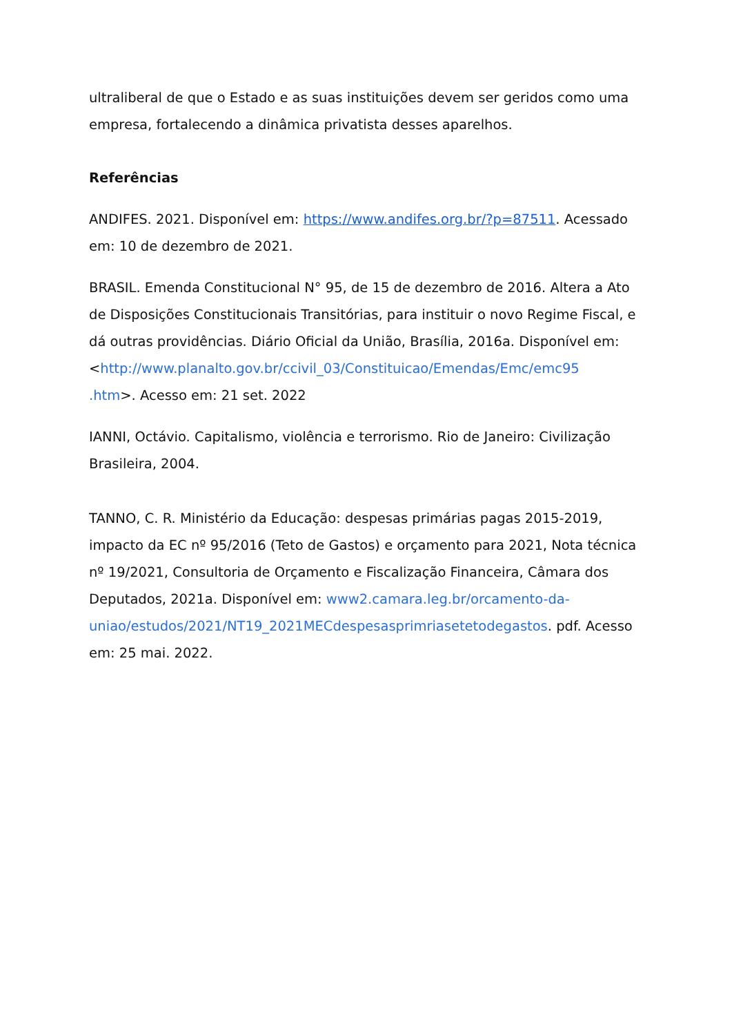ultraliberal de que o Estado e as suas instituições devem ser geridos como uma empresa, fortalecendo a dinâmica privatista desses aparelhos.
Referências
ANDIFES. 2021. Disponível em: https://www.andifes.org.br/?p=87511. Acessado em: 10 de dezembro de 2021.
BRASIL. Emenda Constitucional N° 95, de 15 de dezembro de 2016. Altera a Ato de Disposições Constitucionais Transitórias, para instituir o novo Regime Fiscal, e dá outras providências. Diário Oficial da União, Brasília, 2016a. Disponível em: <http://www.planalto.gov.br/ccivil_03/Constituicao/Emendas/Emc/emc95
.htm>. Acesso em: 21 set. 2022
IANNI, Octávio. Capitalismo, violência e terrorismo. Rio de Janeiro: Civilização Brasileira, 2004.
TANNO, C. R. Ministério da Educação: despesas primárias pagas 2015-2019, impacto da EC nº 95/2016 (Teto de Gastos) e orçamento para 2021, Nota técnica nº 19/2021, Consultoria de Orçamento e Fiscalização Financeira, Câmara dos Deputados, 2021a. Disponível em: www2.camara.leg.br/orcamento-da-
uniao/estudos/2021/NT19_2021MECdespesasprimriasetetodegastos. pdf. Acesso em: 25 mai. 2022.